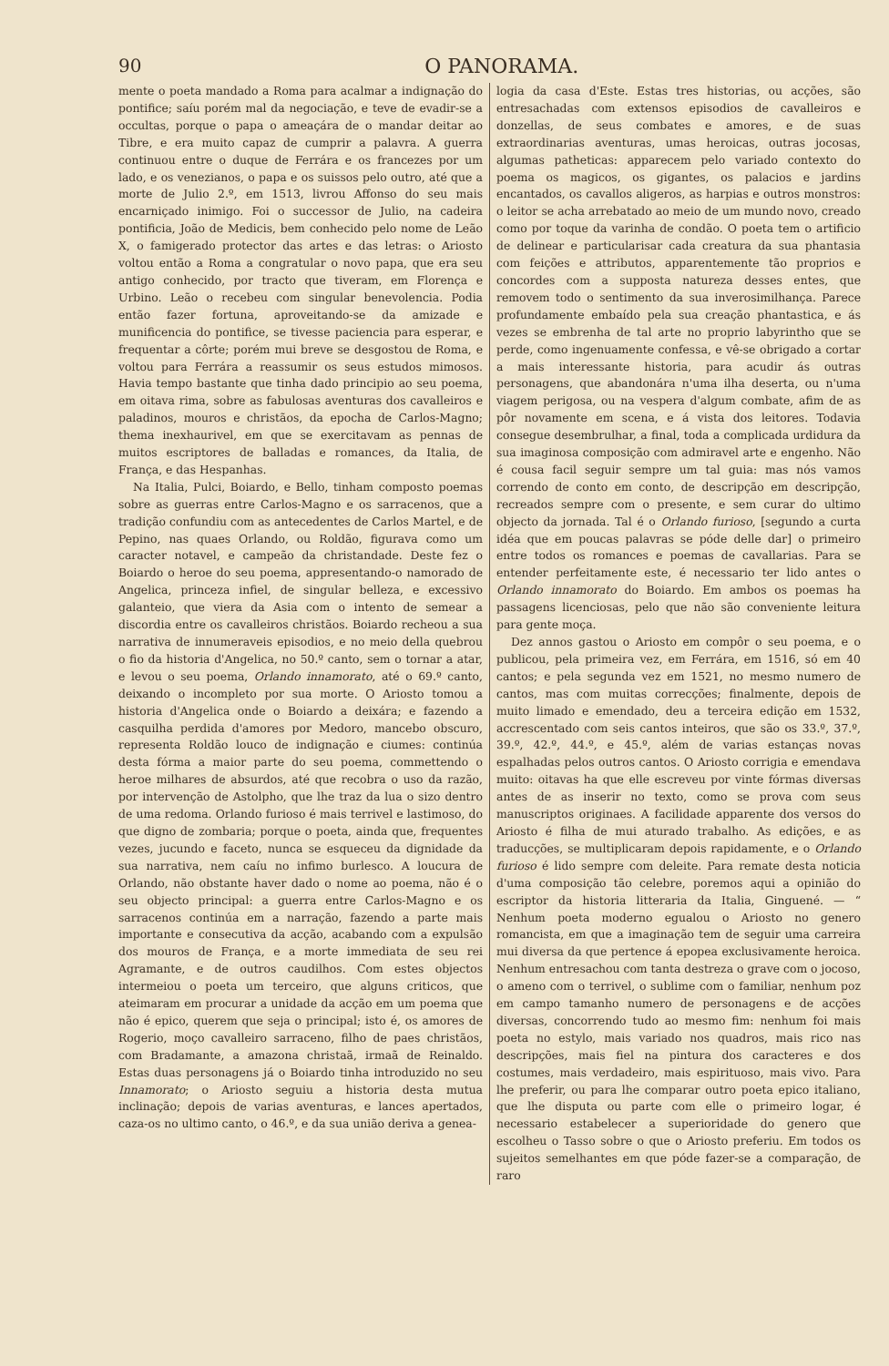90 O PANORAMA.
mente o poeta mandado a Roma para acalmar a indignação do pontifice; saíu porém mal da negociação, e teve de evadir-se a occultas, porque o papa o ameaçára de o mandar deitar ao Tibre, e era muito capaz de cumprir a palavra. A guerra continuou entre o duque de Ferrára e os francezes por um lado, e os venezianos, o papa e os suissos pelo outro, até que a morte de Julio 2.º, em 1513, livrou Affonso do seu mais encarniçado inimigo. Foi o successor de Julio, na cadeira pontificia, João de Medicis, bem conhecido pelo nome de Leão X, o famigerado protector das artes e das letras: o Ariosto voltou então a Roma a congratular o novo papa, que era seu antigo conhecido, por tracto que tiveram, em Florença e Urbino. Leão o recebeu com singular benevolencia. Podia então fazer fortuna, aproveitando-se da amizade e munificencia do pontifice, se tivesse paciencia para esperar, e frequentar a côrte; porém mui breve se desgostou de Roma, e voltou para Ferrára a reassumir os seus estudos mimosos. Havia tempo bastante que tinha dado principio ao seu poema, em oitava rima, sobre as fabulosas aventuras dos cavalleiros e paladinos, mouros e christãos, da epocha de Carlos-Magno; thema inexhaurivel, em que se exercitavam as pennas de muitos escriptores de balladas e romances, da Italia, de França, e das Hespanhas.
Na Italia, Pulci, Boiardo, e Bello, tinham composto poemas sobre as guerras entre Carlos-Magno e os sarracenos, que a tradição confundiu com as antecedentes de Carlos Martel, e de Pepino, nas quaes Orlando, ou Roldão, figurava como um caracter notavel, e campeão da christandade. Deste fez o Boiardo o heroe do seu poema, appresentando-o namorado de Angelica, princeza infiel, de singular belleza, e excessivo galanteio, que viera da Asia com o intento de semear a discordia entre os cavalleiros christãos. Boiardo recheou a sua narrativa de innumeraveis episodios, e no meio della quebrou o fio da historia d'Angelica, no 50.º canto, sem o tornar a atar, e levou o seu poema, Orlando innamorato, até o 69.º canto, deixando o incompleto por sua morte. O Ariosto tomou a historia d'Angelica onde o Boiardo a deixára; e fazendo a casquilha perdida d'amores por Medoro, mancebo obscuro, representa Roldão louco de indignação e ciumes: continúa desta fórma a maior parte do seu poema, commettendo o heroe milhares de absurdos, até que recobra o uso da razão, por intervenção de Astolpho, que lhe traz da lua o sizo dentro de uma redoma. Orlando furioso é mais terrivel e lastimoso, do que digno de zombaria; porque o poeta, ainda que, frequentes vezes, jucundo e faceto, nunca se esqueceu da dignidade da sua narrativa, nem caíu no infimo burlesco. A loucura de Orlando, não obstante haver dado o nome ao poema, não é o seu objecto principal: a guerra entre Carlos-Magno e os sarracenos continúa em a narração, fazendo a parte mais importante e consecutiva da acção, acabando com a expulsão dos mouros de França, e a morte immediata de seu rei Agramante, e de outros caudilhos. Com estes objectos intermeiou o poeta um terceiro, que alguns criticos, que ateimaram em procurar a unidade da acção em um poema que não é epico, querem que seja o principal; isto é, os amores de Rogerio, moço cavalleiro sarraceno, filho de paes christãos, com Bradamante, a amazona christaã, irmaã de Reinaldo. Estas duas personagens já o Boiardo tinha introduzido no seu Innamorato; o Ariosto seguiu a historia desta mutua inclinação; depois de varias aventuras, e lances apertados, caza-os no ultimo canto, o 46.º, e da sua união deriva a genea-
logia da casa d'Este. Estas tres historias, ou acções, são entresachadas com extensos episodios de cavalleiros e donzellas, de seus combates e amores, e de suas extraordinarias aventuras, umas heroicas, outras jocosas, algumas patheticas: apparecem pelo variado contexto do poema os magicos, os gigantes, os palacios e jardins encantados, os cavallos aligeros, as harpias e outros monstros: o leitor se acha arrebatado ao meio de um mundo novo, creado como por toque da varinha de condão. O poeta tem o artificio de delinear e particularisar cada creatura da sua phantasia com feições e attributos, apparentemente tão proprios e concordes com a supposta natureza desses entes, que removem todo o sentimento da sua inverosimilhança. Parece profundamente embaído pela sua creação phantastica, e ás vezes se embrenha de tal arte no proprio labyrintho que se perde, como ingenuamente confessa, e vê-se obrigado a cortar a mais interessante historia, para acudir ás outras personagens, que abandonára n'uma ilha deserta, ou n'uma viagem perigosa, ou na vespera d'algum combate, afim de as pôr novamente em scena, e á vista dos leitores. Todavia consegue desembrulhar, a final, toda a complicada urdidura da sua imaginosa composição com admiravel arte e engenho. Não é cousa facil seguir sempre um tal guia: mas nós vamos correndo de conto em conto, de descripção em descripção, recreados sempre com o presente, e sem curar do ultimo objecto da jornada. Tal é o Orlando furioso, [segundo a curta idéa que em poucas palavras se póde delle dar] o primeiro entre todos os romances e poemas de cavallarias. Para se entender perfeitamente este, é necessario ter lido antes o Orlando innamorato do Boiardo. Em ambos os poemas ha passagens licenciosas, pelo que não são conveniente leitura para gente moça.
Dez annos gastou o Ariosto em compôr o seu poema, e o publicou, pela primeira vez, em Ferrára, em 1516, só em 40 cantos; e pela segunda vez em 1521, no mesmo numero de cantos, mas com muitas correcções; finalmente, depois de muito limado e emendado, deu a terceira edição em 1532, accrescentado com seis cantos inteiros, que são os 33.º, 37.º, 39.º, 42.º, 44.º, e 45.º, além de varias estanças novas espalhadas pelos outros cantos. O Ariosto corrigia e emendava muito: oitavas ha que elle escreveu por vinte fórmas diversas antes de as inserir no texto, como se prova com seus manuscriptos originaes. A facilidade apparente dos versos do Ariosto é filha de mui aturado trabalho. As edições, e as traducções, se multiplicaram depois rapidamente, e o Orlando furioso é lido sempre com deleite. Para remate desta noticia d'uma composição tão celebre, poremos aqui a opinião do escriptor da historia litteraria da Italia, Ginguené. — “ Nenhum poeta moderno egualou o Ariosto no genero romancista, em que a imaginação tem de seguir uma carreira mui diversa da que pertence á epopea exclusivamente heroica. Nenhum entresachou com tanta destreza o grave com o jocoso, o ameno com o terrivel, o sublime com o familiar, nenhum poz em campo tamanho numero de personagens e de acções diversas, concorrendo tudo ao mesmo fim: nenhum foi mais poeta no estylo, mais variado nos quadros, mais rico nas descripções, mais fiel na pintura dos caracteres e dos costumes, mais verdadeiro, mais espirituoso, mais vivo. Para lhe preferir, ou para lhe comparar outro poeta epico italiano, que lhe disputa ou parte com elle o primeiro logar, é necessario estabelecer a superioridade do genero que escolheu o Tasso sobre o que o Ariosto preferiu. Em todos os sujeitos semelhantes em que póde fazer-se a comparação, de raro